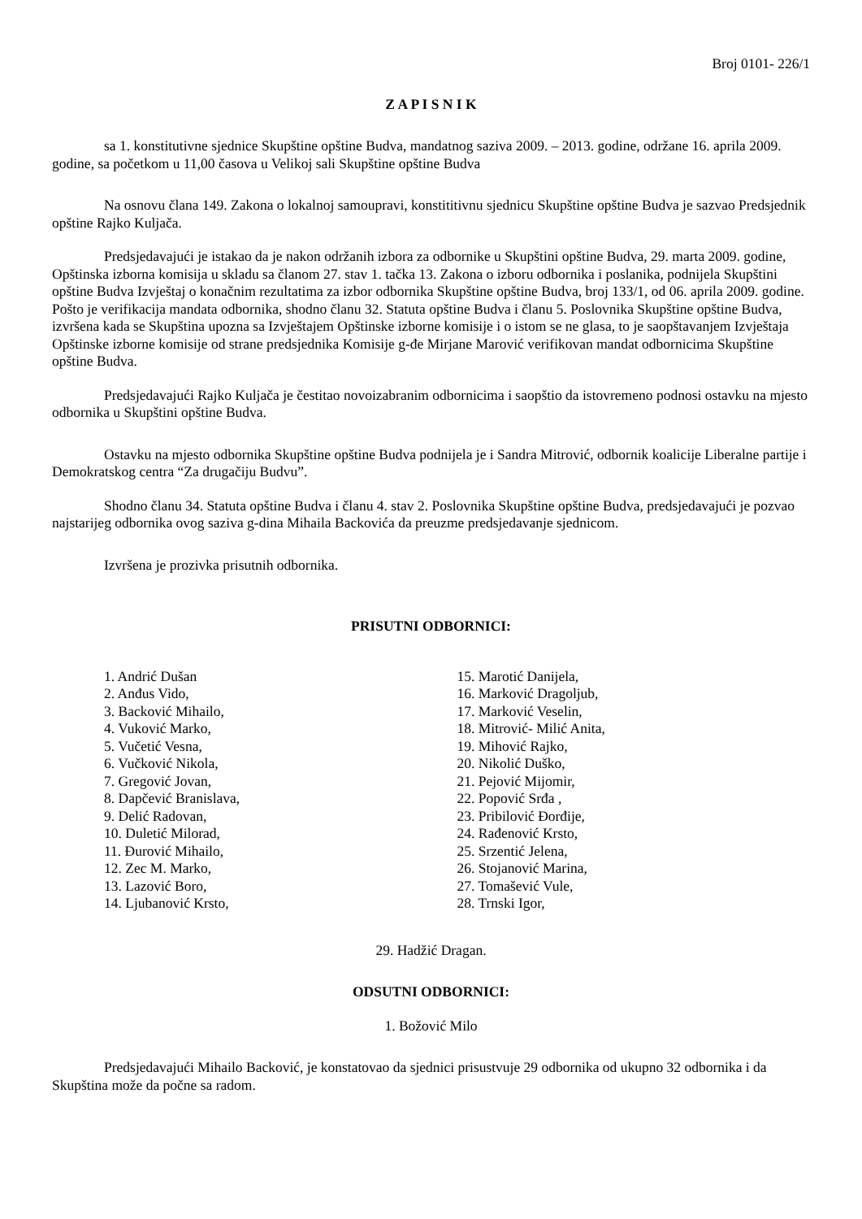Broj 0101- 226/1
Z A P I S N I K
sa 1. konstitutivne sjednice Skupštine opštine Budva, mandatnog saziva 2009. – 2013. godine, održane 16. aprila 2009. godine, sa početkom u 11,00 časova u Velikoj sali Skupštine opštine Budva
Na osnovu člana 149. Zakona o lokalnoj samoupravi, konstititivnu sjednicu Skupštine opštine Budva je sazvao Predsjednik opštine Rajko Kuljača.
Predsjedavajući je istakao da je nakon održanih izbora za odbornike u Skupštini opštine Budva, 29. marta 2009. godine, Opštinska izborna komisija u skladu sa članom 27. stav 1. tačka 13. Zakona o izboru odbornika i poslanika, podnijela Skupštini opštine Budva Izvještaj o konačnim rezultatima za izbor odbornika Skupštine opštine Budva, broj 133/1, od 06. aprila 2009. godine. Pošto je verifikacija mandata odbornika, shodno članu 32. Statuta opštine Budva i članu 5. Poslovnika Skupštine opštine Budva, izvršena kada se Skupština upozna sa Izvještajem Opštinske izborne komisije i o istom se ne glasa, to je saopštavanjem Izvještaja Opštinske izborne komisije od strane predsjednika Komisije g-đe Mirjane Marović verifikovan mandat odbornicima Skupštine opštine Budva.
Predsjedavajući Rajko Kuljača je čestitao novoizabranim odbornicima i saopštio da istovremeno podnosi ostavku na mjesto odbornika u Skupštini opštine Budva.
Ostavku na mjesto odbornika Skupštine opštine Budva podnijela je i Sandra Mitrović, odbornik koalicije Liberalne partije i Demokratskog centra “Za drugačiju Budvu”.
Shodno članu 34. Statuta opštine Budva i članu 4. stav 2. Poslovnika Skupštine opštine Budva, predsjedavajući je pozvao najstarijeg odbornika ovog saziva g-dina Mihaila Backovića da preuzme predsjedavanje sjednicom.
Izvršena je prozivka prisutnih odbornika.
PRISUTNI ODBORNICI:
1. Andrić Dušan
2. Anđus Vido,
3. Backović Mihailo,
4. Vuković Marko,
5. Vučetić Vesna,
6. Vučković Nikola,
7. Gregović Jovan,
8. Dapčević Branislava,
9. Delić Radovan,
10. Duletić Milorad,
11. Đurović Mihailo,
12. Zec M. Marko,
13. Lazović Boro,
14. Ljubanović Krsto,
15. Marotić Danijela,
16. Marković Dragoljub,
17. Marković Veselin,
18. Mitrović- Milić Anita,
19. Mihović Rajko,
20. Nikolić Duško,
21. Pejović Mijomir,
22. Popović Srđa ,
23. Pribilović Đorđije,
24. Rađenović Krsto,
25. Srzentić Jelena,
26. Stojanović Marina,
27. Tomašević Vule,
28. Trnski Igor,
29. Hadžić Dragan.
ODSUTNI ODBORNICI:
1. Božović Milo
Predsjedavajući Mihailo Backović, je konstatovao da sjednici prisustvuje 29 odbornika od ukupno 32 odbornika i da Skupština može da počne sa radom.